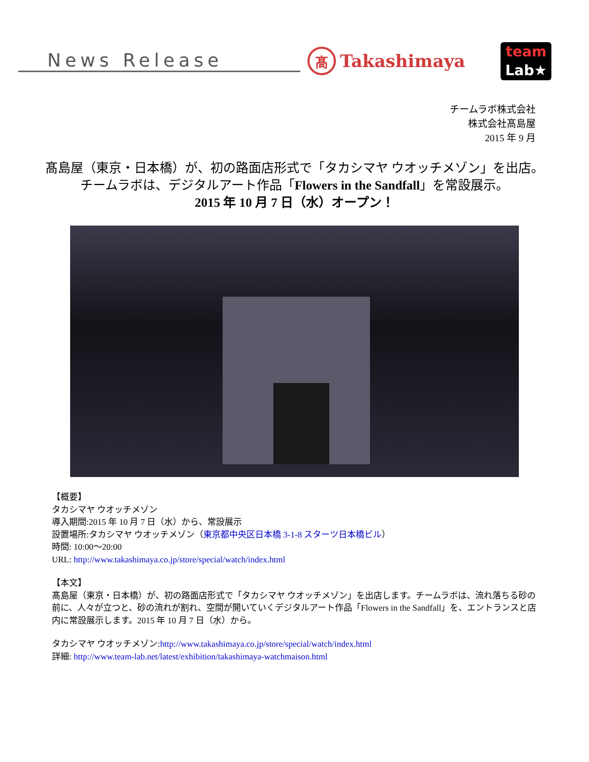News Release
髙
Takashimaya
team
Lab★
チームラボ株式会社
株式会社髙島屋
2015 年 9 月
髙島屋（東京・日本橋）が、初の路面店形式で「タカシマヤ ウオッチメゾン」を出店。
チームラボは、デジタルアート作品「Flowers in the Sandfall」を常設展示。
2015 年 10 月 7 日（水）オープン！
【概要】
タカシマヤ ウオッチメゾン
導入期間:2015 年 10 月 7 日（水）から、常設展示
設置場所:タカシマヤ ウオッチメゾン（東京都中央区日本橋 3-1-8 スターツ日本橋ビル）
時間: 10:00～20:00
URL: http://www.takashimaya.co.jp/store/special/watch/index.html
【本文】
髙島屋（東京・日本橋）が、初の路面店形式で「タカシマヤ ウオッチメゾン」を出店します。チームラボは、流れ落ちる砂の前に、人々が立つと、砂の流れが割れ、空間が開いていくデジタルアート作品「Flowers in the Sandfall」を、エントランスと店内に常設展示します。2015 年 10 月 7 日（水）から。
タカシマヤ ウオッチメゾン:http://www.takashimaya.co.jp/store/special/watch/index.html
詳細: http://www.team-lab.net/latest/exhibition/takashimaya-watchmaison.html